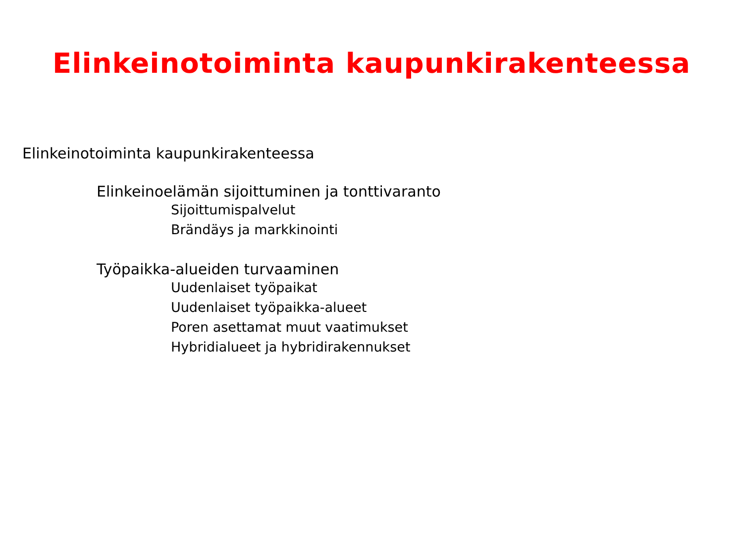Elinkeinotoiminta kaupunkirakenteessa
Elinkeinotoiminta kaupunkirakenteessa
Elinkeinoelämän sijoittuminen ja tonttivaranto
Sijoittumispalvelut
Brändäys ja markkinointi
Työpaikka-alueiden turvaaminen
Uudenlaiset työpaikat
Uudenlaiset työpaikka-alueet
Poren asettamat muut vaatimukset
Hybridialueet ja hybridirakennukset